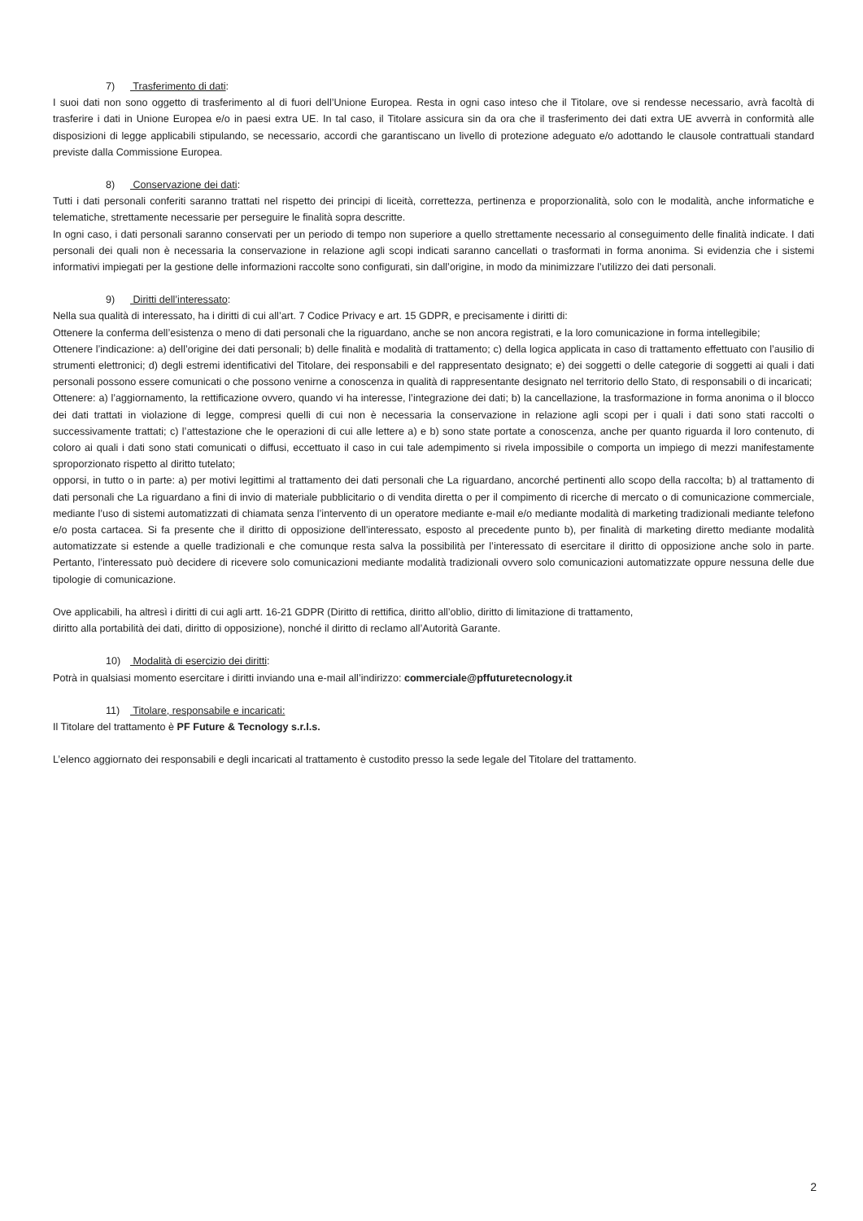7) Trasferimento di dati:
I suoi dati non sono oggetto di trasferimento al di fuori dell’Unione Europea. Resta in ogni caso inteso che il Titolare, ove si rendesse necessario, avrà facoltà di trasferire i dati in Unione Europea e/o in paesi extra UE. In tal caso, il Titolare assicura sin da ora che il trasferimento dei dati extra UE avverrà in conformità alle disposizioni di legge applicabili stipulando, se necessario, accordi che garantiscano un livello di protezione adeguato e/o adottando le clausole contrattuali standard previste dalla Commissione Europea.
8) Conservazione dei dati:
Tutti i dati personali conferiti saranno trattati nel rispetto dei principi di liceità, correttezza, pertinenza e proporzionalità, solo con le modalità, anche informatiche e telematiche, strettamente necessarie per perseguire le finalità sopra descritte.
In ogni caso, i dati personali saranno conservati per un periodo di tempo non superiore a quello strettamente necessario al conseguimento delle finalità indicate. I dati personali dei quali non è necessaria la conservazione in relazione agli scopi indicati saranno cancellati o trasformati in forma anonima. Si evidenzia che i sistemi informativi impiegati per la gestione delle informazioni raccolte sono configurati, sin dall’origine, in modo da minimizzare l’utilizzo dei dati personali.
9) Diritti dell’interessato:
Nella sua qualità di interessato, ha i diritti di cui all’art. 7 Codice Privacy e art. 15 GDPR, e precisamente i diritti di:
Ottenere la conferma dell’esistenza o meno di dati personali che la riguardano, anche se non ancora registrati, e la loro comunicazione in forma intellegibile;
Ottenere l’indicazione: a) dell’origine dei dati personali; b) delle finalità e modalità di trattamento; c) della logica applicata in caso di trattamento effettuato con l’ausilio di strumenti elettronici; d) degli estremi identificativi del Titolare, dei responsabili e del rappresentato designato; e) dei soggetti o delle categorie di soggetti ai quali i dati personali possono essere comunicati o che possono venirne a conoscenza in qualità di rappresentante designato nel territorio dello Stato, di responsabili o di incaricati;
Ottenere: a) l’aggiornamento, la rettificazione ovvero, quando vi ha interesse, l’integrazione dei dati; b) la cancellazione, la trasformazione in forma anonima o il blocco dei dati trattati in violazione di legge, compresi quelli di cui non è necessaria la conservazione in relazione agli scopi per i quali i dati sono stati raccolti o successivamente trattati; c) l’attestazione che le operazioni di cui alle lettere a) e b) sono state portate a conoscenza, anche per quanto riguarda il loro contenuto, di coloro ai quali i dati sono stati comunicati o diffusi, eccettuato il caso in cui tale adempimento si rivela impossibile o comporta un impiego di mezzi manifestamente sproporzionato rispetto al diritto tutelato;
opporsi, in tutto o in parte: a) per motivi legittimi al trattamento dei dati personali che La riguardano, ancorché pertinenti allo scopo della raccolta; b) al trattamento di dati personali che La riguardano a fini di invio di materiale pubblicitario o di vendita diretta o per il compimento di ricerche di mercato o di comunicazione commerciale, mediante l’uso di sistemi automatizzati di chiamata senza l’intervento di un operatore mediante e-mail e/o mediante modalità di marketing tradizionali mediante telefono e/o posta cartacea. Si fa presente che il diritto di opposizione dell’interessato, esposto al precedente punto b), per finalità di marketing diretto mediante modalità automatizzate si estende a quelle tradizionali e che comunque resta salva la possibilità per l’interessato di esercitare il diritto di opposizione anche solo in parte. Pertanto, l’interessato può decidere di ricevere solo comunicazioni mediante modalità tradizionali ovvero solo comunicazioni automatizzate oppure nessuna delle due tipologie di comunicazione.
Ove applicabili, ha altresì i diritti di cui agli artt. 16-21 GDPR (Diritto di rettifica, diritto all’oblio, diritto di limitazione di trattamento,
diritto alla portabilità dei dati, diritto di opposizione), nonché il diritto di reclamo all’Autorità Garante.
10) Modalità di esercizio dei diritti:
Potrà in qualsiasi momento esercitare i diritti inviando una e-mail all’indirizzo: commerciale@pffuturetecnology.it
11) Titolare, responsabile e incaricati:
Il Titolare del trattamento è PF Future & Tecnology s.r.l.s.
L’elenco aggiornato dei responsabili e degli incaricati al trattamento è custodito presso la sede legale del Titolare del trattamento.
2